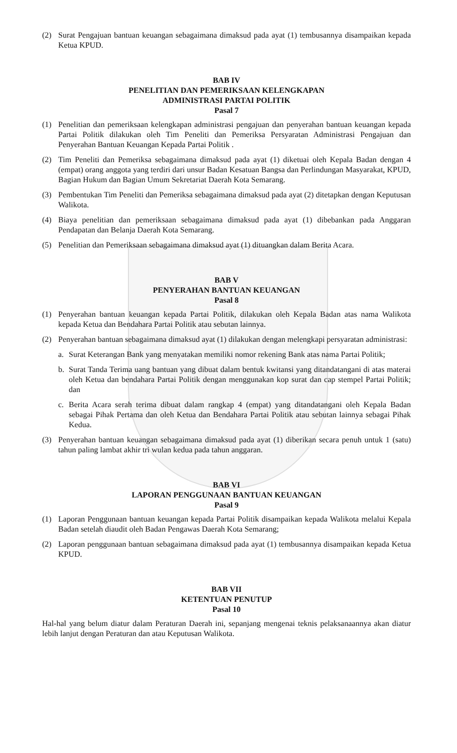(2) Surat Pengajuan bantuan keuangan sebagaimana dimaksud pada ayat (1) tembusannya disampaikan kepada Ketua KPUD.
BAB IV
PENELITIAN DAN PEMERIKSAAN KELENGKAPAN
ADMINISTRASI PARTAI POLITIK
Pasal 7
(1) Penelitian dan pemeriksaan kelengkapan administrasi pengajuan dan penyerahan bantuan keuangan kepada Partai Politik dilakukan oleh Tim Peneliti dan Pemeriksa Persyaratan Administrasi Pengajuan dan Penyerahan Bantuan Keuangan Kepada Partai Politik .
(2) Tim Peneliti dan Pemeriksa sebagaimana dimaksud pada ayat (1) diketuai oleh Kepala Badan dengan 4 (empat) orang anggota yang terdiri dari unsur Badan Kesatuan Bangsa dan Perlindungan Masyarakat, KPUD, Bagian Hukum dan Bagian Umum Sekretariat Daerah Kota Semarang.
(3) Pembentukan Tim Peneliti dan Pemeriksa sebagaimana dimaksud pada ayat (2) ditetapkan dengan Keputusan Walikota.
(4) Biaya penelitian dan pemeriksaan sebagaimana dimaksud pada ayat (1) dibebankan pada Anggaran Pendapatan dan Belanja Daerah Kota Semarang.
(5) Penelitian dan Pemeriksaan sebagaimana dimaksud ayat (1) dituangkan dalam Berita Acara.
BAB V
PENYERAHAN BANTUAN KEUANGAN
Pasal 8
(1) Penyerahan bantuan keuangan kepada Partai Politik, dilakukan oleh Kepala Badan atas nama Walikota kepada Ketua dan Bendahara Partai Politik atau sebutan lainnya.
(2) Penyerahan bantuan sebagaimana dimaksud ayat (1) dilakukan dengan melengkapi persyaratan administrasi:
a. Surat Keterangan Bank yang menyatakan memiliki nomor rekening Bank atas nama Partai Politik;
b. Surat Tanda Terima uang bantuan yang dibuat dalam bentuk kwitansi yang ditandatangani di atas materai oleh Ketua dan bendahara Partai Politik dengan menggunakan kop surat dan cap stempel Partai Politik; dan
c. Berita Acara serah terima dibuat dalam rangkap 4 (empat) yang ditandatangani oleh Kepala Badan sebagai Pihak Pertama dan oleh Ketua dan Bendahara Partai Politik atau sebutan lainnya sebagai Pihak Kedua.
(3) Penyerahan bantuan keuangan sebagaimana dimaksud pada ayat (1) diberikan secara penuh untuk 1 (satu) tahun paling lambat akhir tri wulan kedua pada tahun anggaran.
BAB VI
LAPORAN PENGGUNAAN BANTUAN KEUANGAN
Pasal 9
(1) Laporan Penggunaan bantuan keuangan kepada Partai Politik disampaikan kepada Walikota melalui Kepala Badan setelah diaudit oleh Badan Pengawas Daerah Kota Semarang;
(2) Laporan penggunaan bantuan sebagaimana dimaksud pada ayat (1) tembusannya disampaikan kepada Ketua KPUD.
BAB VII
KETENTUAN PENUTUP
Pasal 10
Hal-hal yang belum diatur dalam Peraturan Daerah ini, sepanjang mengenai teknis pelaksanaannya akan diatur lebih lanjut dengan Peraturan dan atau Keputusan Walikota.